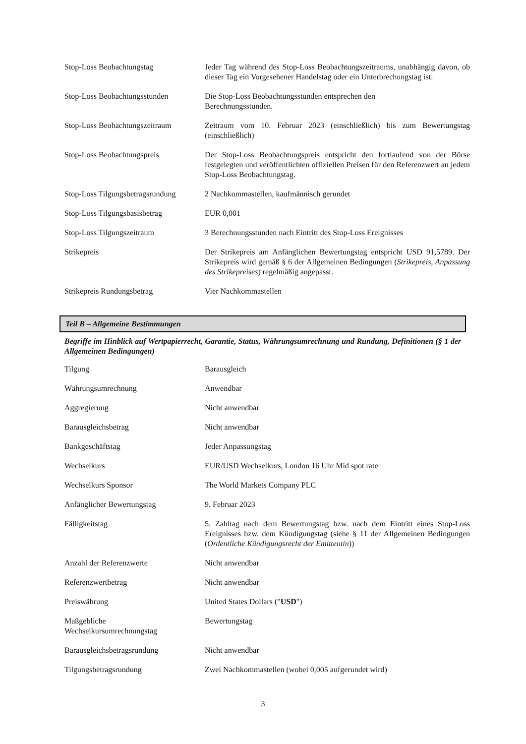| Stop-Loss Beobachtungstag | Jeder Tag während des Stop-Loss Beobachtungszeitraums, unabhängig davon, ob dieser Tag ein Vorgesehener Handelstag oder ein Unterbrechungstag ist. |
| Stop-Loss Beobachtungsstunden | Die Stop-Loss Beobachtungsstunden entsprechen den Berechnungsstunden. |
| Stop-Loss Beobachtungszeitraum | Zeitraum vom 10. Februar 2023 (einschließlich) bis zum Bewertungstag (einschließlich) |
| Stop-Loss Beobachtungspreis | Der Stop-Loss Beobachtungspreis entspricht den fortlaufend von der Börse festgelegten und veröffentlichten offiziellen Preisen für den Referenzwert an jedem Stop-Loss Beobachtungstag. |
| Stop-Loss Tilgungsbetragsrundung | 2 Nachkommastellen, kaufmännisch gerundet |
| Stop-Loss Tilgungsbasisbetrag | EUR 0,001 |
| Stop-Loss Tilgungszeitraum | 3 Berechnungsstunden nach Eintritt des Stop-Loss Ereignisses |
| Strikepreis | Der Strikepreis am Anfänglichen Bewertungstag entspricht USD 91,5789. Der Strikepreis wird gemäß § 6 der Allgemeinen Bedingungen ( Strikepreis, Anpassung des Strikepreises ) regelmäßig angepasst. |
| Strikepreis Rundungsbetrag | Vier Nachkommastellen |
Teil B – Allgemeine Bestimmungen
Begriffe im Hinblick auf Wertpapierrecht, Garantie, Status, Währungsumrechnung und Rundung, Definitionen (§ 1 der Allgemeinen Bedingungen)
| Tilgung | Barausgleich |
| Währungsumrechnung | Anwendbar |
| Aggregierung | Nicht anwendbar |
| Barausgleichsbetrag | Nicht anwendbar |
| Bankgeschäftstag | Jeder Anpassungstag |
| Wechselkurs | EUR/USD Wechselkurs, London 16 Uhr Mid spot rate |
| Wechselkurs Sponsor | The World Markets Company PLC |
| Anfänglicher Bewertungstag | 9. Februar 2023 |
| Fälligkeitstag | 5. Zahltag nach dem Bewertungstag bzw. nach dem Eintritt eines Stop-Loss Ereignisses bzw. dem Kündigungstag (siehe § 11 der Allgemeinen Bedingungen ( Ordentliche Kündigungsrecht der Emittentin )) |
| Anzahl der Referenzwerte | Nicht anwendbar |
| Referenzwertbetrag | Nicht anwendbar |
| Preiswährung | United States Dollars (" USD ") |
| Maßgebliche Wechselkursumrechnungstag | Bewertungstag |
| Barausgleichsbetragsrundung | Nicht anwendbar |
| Tilgungsbetragsrundung | Zwei Nachkommastellen (wobei 0,005 aufgerundet wird) |
3